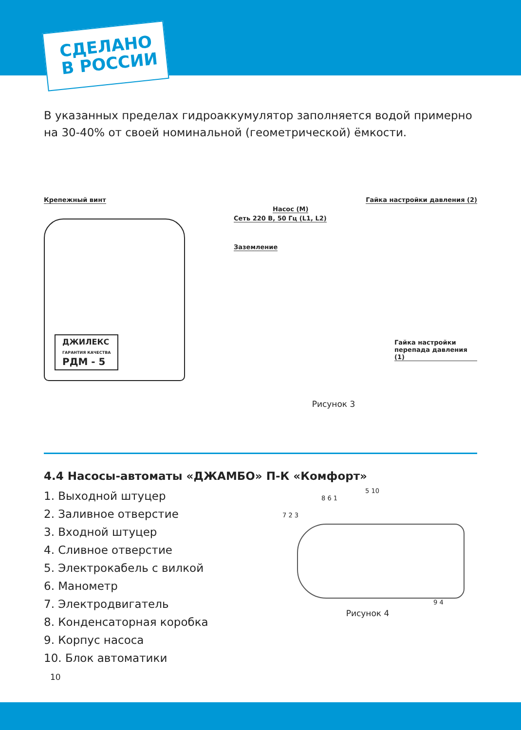СДЕЛАНО
В РОССИИ
В указанных пределах гидроаккумулятор заполняется водой примерно на 30-40% от своей номинальной (геометрической) ёмкости.
Крепежный винт
ДЖИЛЕКС
ГАРАНТИЯ КАЧЕСТВА
РДМ - 5
Гайка настройки давления (2)
Насос (М)
Сеть 220 В, 50 Гц (L1, L2)
Заземление
Гайка настройки
перепада давления (1)
Рисунок 3
4.4 Насосы-автоматы «ДЖАМБО» П-К «Комфорт»
1. Выходной штуцер
2. Заливное отверстие
3. Входной штуцер
4. Сливное отверстие
5. Электрокабель с вилкой
6. Манометр
7. Электродвигатель
8. Конденсаторная коробка
9. Корпус насоса
10. Блок автоматики
5 10
8 6 1
7 2 3
9 4
Рисунок 4
10